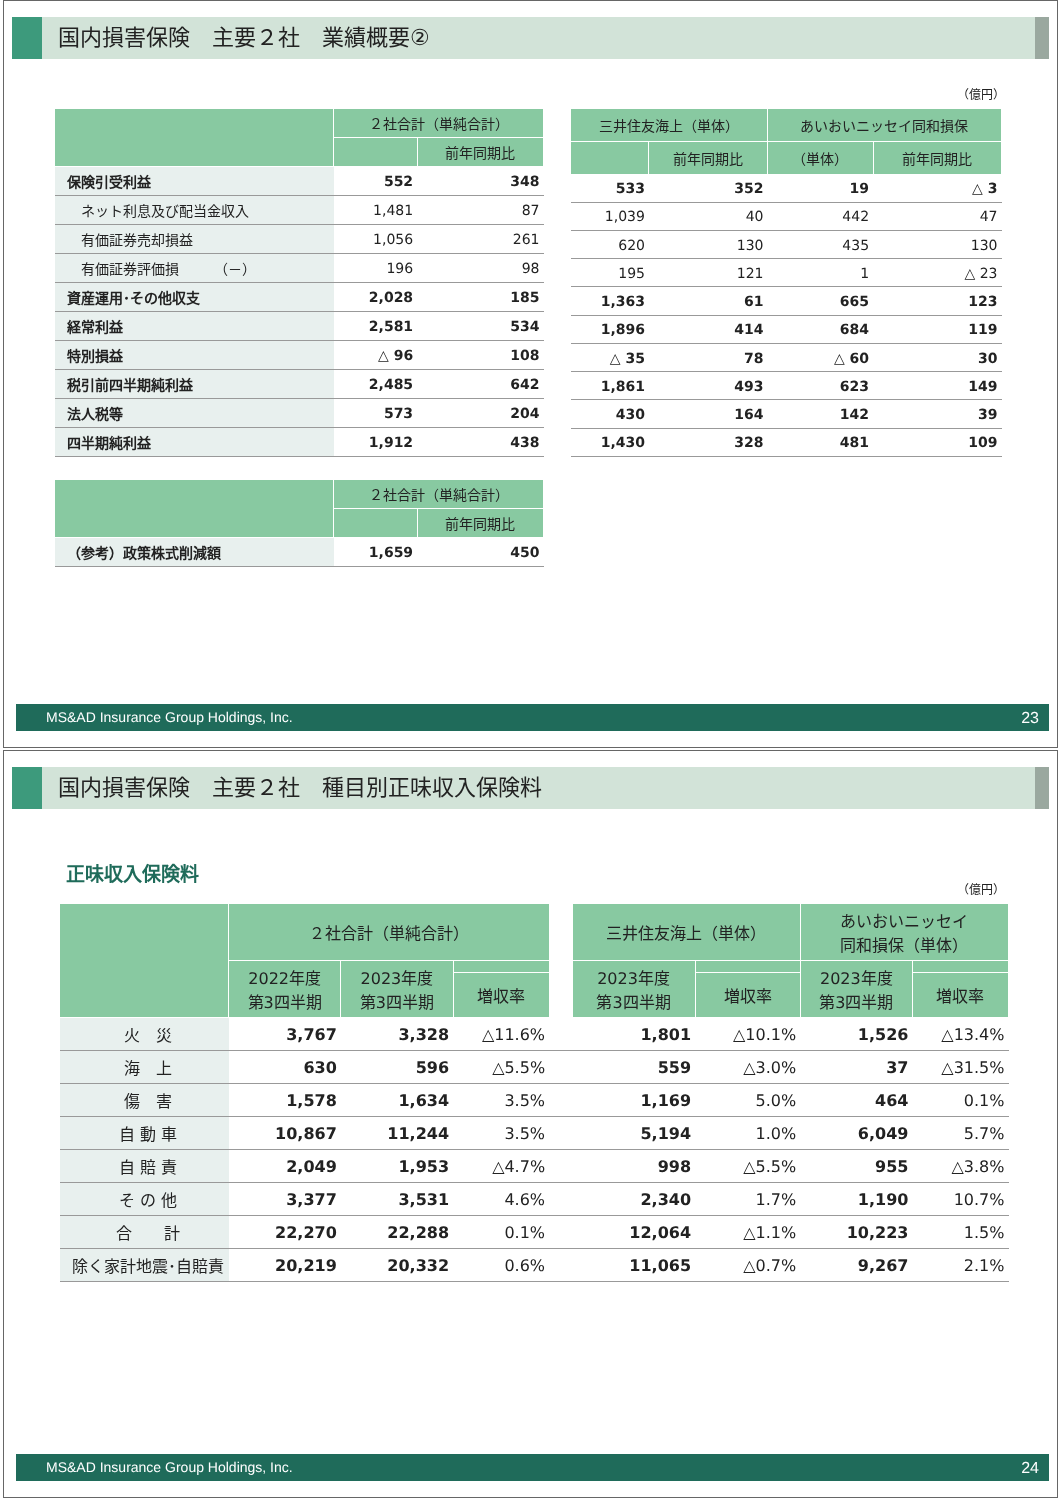国内損害保険　主要２社　業績概要②
（億円）
| | ２社合計（単純合計） | |
| --- | --- | --- |
| | | 前年同期比 |
| 保険引受利益 | 552 | 348 |
| ネット利息及び配当金収入 | 1,481 | 87 |
| 有価証券売却損益 | 1,056 | 261 |
| 有価証券評価損 （－） | 196 | 98 |
| 資産運用･その他収支 | 2,028 | 185 |
| 経常利益 | 2,581 | 534 |
| 特別損益 | △ 96 | 108 |
| 税引前四半期純利益 | 2,485 | 642 |
| 法人税等 | 573 | 204 |
| 四半期純利益 | 1,912 | 438 |
| 三井住友海上（単体） | | あいおいニッセイ同和損保 | |
| --- | --- | --- | --- |
| | 前年同期比 | （単体） | 前年同期比 |
| 533 | 352 | 19 | △ 3 |
| 1,039 | 40 | 442 | 47 |
| 620 | 130 | 435 | 130 |
| 195 | 121 | 1 | △ 23 |
| 1,363 | 61 | 665 | 123 |
| 1,896 | 414 | 684 | 119 |
| △ 35 | 78 | △ 60 | 30 |
| 1,861 | 493 | 623 | 149 |
| 430 | 164 | 142 | 39 |
| 1,430 | 328 | 481 | 109 |
| | ２社合計（単純合計） | |
| --- | --- | --- |
| | | 前年同期比 |
| （参考）政策株式削減額 | 1,659 | 450 |
MS&AD Insurance Group Holdings, Inc. 23
国内損害保険　主要２社　種目別正味収入保険料
正味収入保険料
（億円）
| | ２社合計（単純合計） | | | | 三井住友海上（単体） | | あいおいニッセイ 同和損保（単体） | |
| --- | --- | --- | --- | --- | --- | --- | --- | --- |
| | 2022年度 第3四半期 | 2023年度 第3四半期 | | | 2023年度 第3四半期 | | 2023年度 第3四半期 | |
| | | | 増収率 | | | 増収率 | | 増収率 |
| 火 災 | 3,767 | 3,328 | △11.6% | | 1,801 | △10.1% | 1,526 | △13.4% |
| 海 上 | 630 | 596 | △5.5% | | 559 | △3.0% | 37 | △31.5% |
| 傷 害 | 1,578 | 1,634 | 3.5% | | 1,169 | 5.0% | 464 | 0.1% |
| 自 動 車 | 10,867 | 11,244 | 3.5% | | 5,194 | 1.0% | 6,049 | 5.7% |
| 自 賠 責 | 2,049 | 1,953 | △4.7% | | 998 | △5.5% | 955 | △3.8% |
| そ の 他 | 3,377 | 3,531 | 4.6% | | 2,340 | 1.7% | 1,190 | 10.7% |
| 合 計 | 22,270 | 22,288 | 0.1% | | 12,064 | △1.1% | 10,223 | 1.5% |
| 除く家計地震･自賠責 | 20,219 | 20,332 | 0.6% | | 11,065 | △0.7% | 9,267 | 2.1% |
MS&AD Insurance Group Holdings, Inc. 24